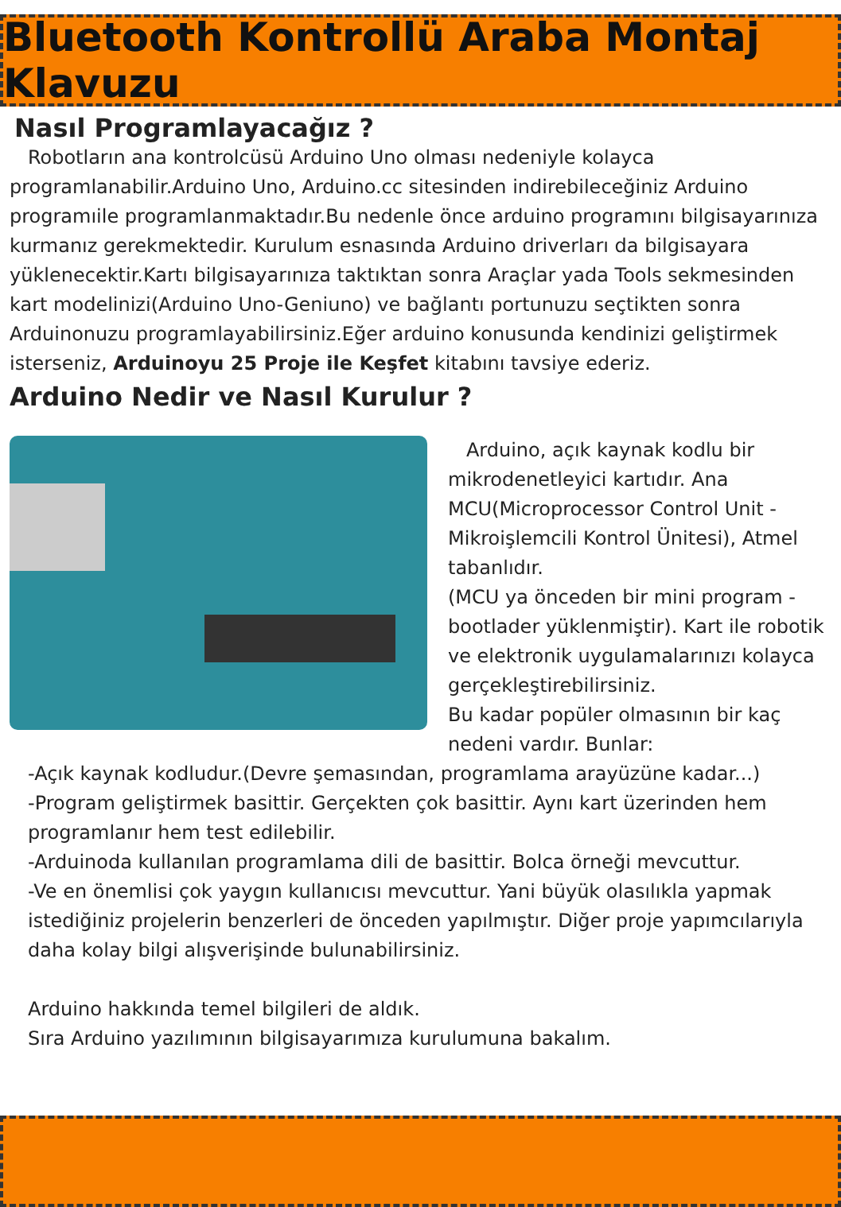Bluetooth Kontrollü Araba Montaj Klavuzu
Nasıl Programlayacağız ?
Robotların ana kontrolcüsü Arduino Uno olması nedeniyle kolayca programlanabilir.Arduino Uno, Arduino.cc sitesinden indirebileceğiniz Arduino programıile programlanmaktadır.Bu nedenle önce arduino programını bilgisayarınıza kurmanız gerekmektedir. Kurulum esnasında Arduino driverları da bilgisayara yüklenecektir.Kartı bilgisayarınıza taktıktan sonra Araçlar yada Tools sekmesinden kart modelinizi(Arduino Uno-Geniuno) ve bağlantı portunuzu seçtikten sonra Arduinonuzu programlayabilirsiniz.Eğer arduino konusunda kendinizi geliştirmek isterseniz, Arduinoyu 25 Proje ile Keşfet kitabını tavsiye ederiz.
Arduino Nedir ve Nasıl Kurulur ?
Arduino, açık kaynak kodlu bir mikrodenetleyici kartıdır. Ana MCU(Microprocessor Control Unit - Mikroişlemcili Kontrol Ünitesi), Atmel tabanlıdır.
(MCU ya önceden bir mini program - bootlader yüklenmiştir). Kart ile robotik ve elektronik uygulamalarınızı kolayca gerçekleştirebilirsiniz.
Bu kadar popüler olmasının bir kaç nedeni vardır. Bunlar:
-Açık kaynak kodludur.(Devre şemasından, programlama arayüzüne kadar...)
-Program geliştirmek basittir. Gerçekten çok basittir. Aynı kart üzerinden hem programlanır hem test edilebilir.
-Arduinoda kullanılan programlama dili de basittir. Bolca örneği mevcuttur.
-Ve en önemlisi çok yaygın kullanıcısı mevcuttur. Yani büyük olasılıkla yapmak istediğiniz projelerin benzerleri de önceden yapılmıştır. Diğer proje yapımcılarıyla daha kolay bilgi alışverişinde bulunabilirsiniz.
Arduino hakkında temel bilgileri de aldık.
Sıra Arduino yazılımının bilgisayarımıza kurulumuna bakalım.